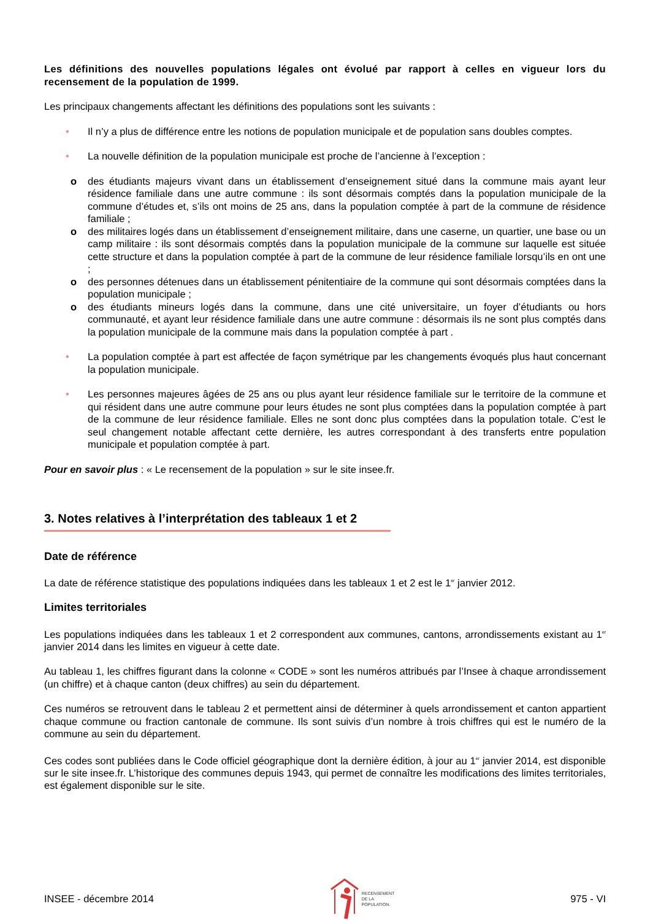Les définitions des nouvelles populations légales ont évolué par rapport à celles en vigueur lors du recensement de la population de 1999.
Les principaux changements affectant les définitions des populations sont les suivants :
• Il n’y a plus de différence entre les notions de population municipale et de population sans doubles comptes.
• La nouvelle définition de la population municipale est proche de l’ancienne à l’exception :
o des étudiants majeurs vivant dans un établissement d’enseignement situé dans la commune mais ayant leur résidence familiale dans une autre commune : ils sont désormais comptés dans la population municipale de la commune d’études et, s’ils ont moins de 25 ans, dans la population comptée à part de la commune de résidence familiale ;
o des militaires logés dans un établissement d’enseignement militaire, dans une caserne, un quartier, une base ou un camp militaire : ils sont désormais comptés dans la population municipale de la commune sur laquelle est située cette structure et dans la population comptée à part de la commune de leur résidence familiale lorsqu’ils en ont une ;
o des personnes détenues dans un établissement pénitentiaire de la commune qui sont désormais comptées dans la population municipale ;
o des étudiants mineurs logés dans la commune, dans une cité universitaire, un foyer d’étudiants ou hors communauté, et ayant leur résidence familiale dans une autre commune : désormais ils ne sont plus comptés dans la population municipale de la commune mais dans la population comptée à part .
• La population comptée à part est affectée de façon symétrique par les changements évoqués plus haut concernant la population municipale.
• Les personnes majeures âgées de 25 ans ou plus ayant leur résidence familiale sur le territoire de la commune et qui résident dans une autre commune pour leurs études ne sont plus comptées dans la population comptée à part de la commune de leur résidence familiale. Elles ne sont donc plus comptées dans la population totale. C’est le seul changement notable affectant cette dernière, les autres correspondant à des transferts entre population municipale et population comptée à part.
Pour en savoir plus : « Le recensement de la population » sur le site insee.fr.
3. Notes relatives à l’interprétation des tableaux 1 et 2
Date de référence
La date de référence statistique des populations indiquées dans les tableaux 1 et 2 est le 1<sup>er</sup> janvier 2012.
Limites territoriales
Les populations indiquées dans les tableaux 1 et 2 correspondent aux communes, cantons, arrondissements existant au 1<sup>er</sup> janvier 2014 dans les limites en vigueur à cette date.
Au tableau 1, les chiffres figurant dans la colonne « CODE » sont les numéros attribués par l’Insee à chaque arrondissement (un chiffre) et à chaque canton (deux chiffres) au sein du département.
Ces numéros se retrouvent dans le tableau 2 et permettent ainsi de déterminer à quels arrondissement et canton appartient chaque commune ou fraction cantonale de commune. Ils sont suivis d’un nombre à trois chiffres qui est le numéro de la commune au sein du département.
Ces codes sont publiées dans le Code officiel géographique dont la dernière édition, à jour au 1<sup>er</sup> janvier 2014, est disponible sur le site insee.fr. L’historique des communes depuis 1943, qui permet de connaître les modifications des limites territoriales, est également disponible sur le site.
INSEE - décembre 2014 RECENSEMENT
DE LA
POPULATION. 975 - VI